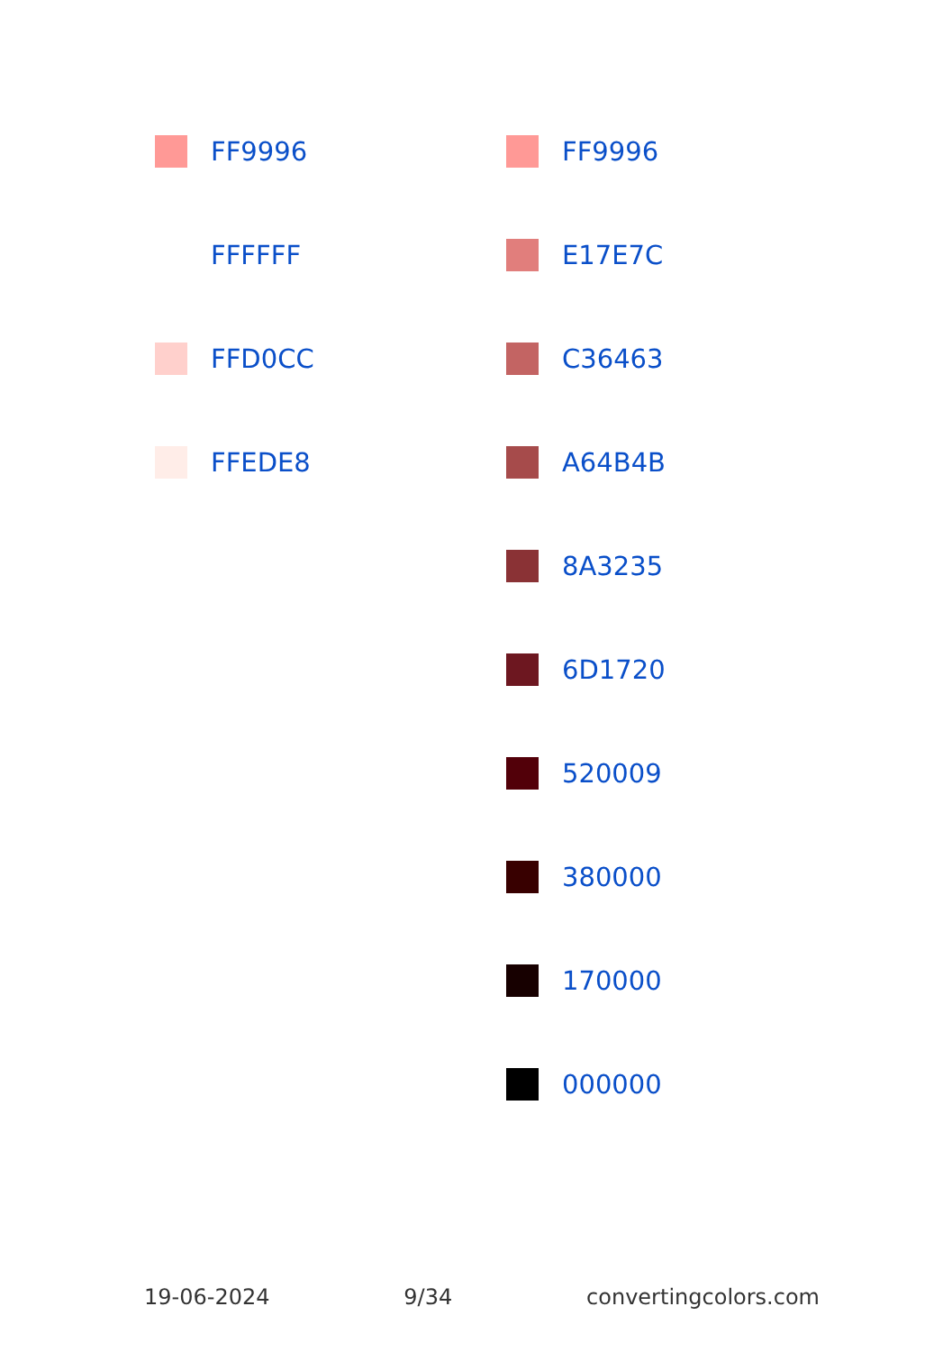FF9996
FFFFFF
FFD0CC
FFEDE8
FF9996
E17E7C
C36463
A64B4B
8A3235
6D1720
520009
380000
170000
000000
19-06-2024 9/34 convertingcolors.com